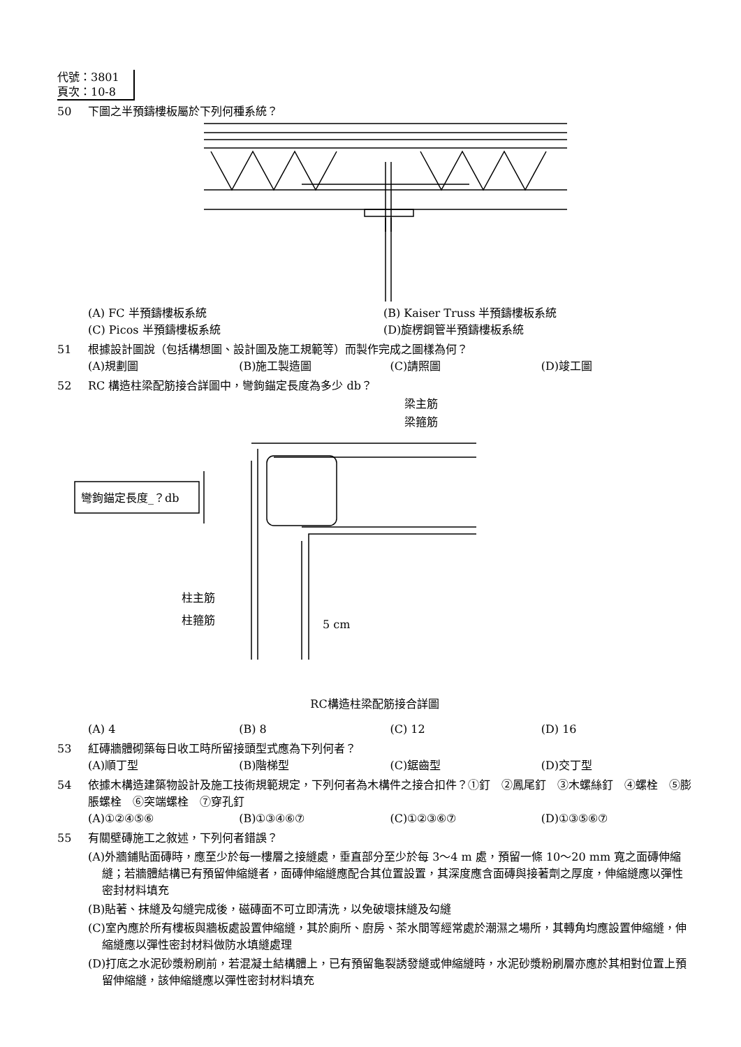代號：3801
頁次：10-8
50 下圖之半預鑄樓板屬於下列何種系統？
(A) FC 半預鑄樓板系統 (B) Kaiser Truss 半預鑄樓板系統
(C) Picos 半預鑄樓板系統 (D)旋楞鋼管半預鑄樓板系統
51 根據設計圖說（包括構想圖、設計圖及施工規範等）而製作完成之圖樣為何？
(A)規劃圖 (B)施工製造圖 (C)請照圖 (D)竣工圖
52 RC 構造柱梁配筋接合詳圖中，彎鉤錨定長度為多少 db？
梁主筋
梁箍筋
彎鉤錨定長度_？db
柱主筋
柱箍筋
5 cm
RC構造柱梁配筋接合詳圖
(A) 4 (B) 8 (C) 12 (D) 16
53 紅磚牆體砌築每日收工時所留接頭型式應為下列何者？
(A)順丁型 (B)階梯型 (C)鋸齒型 (D)交丁型
54 依據木構造建築物設計及施工技術規範規定，下列何者為木構件之接合扣件？①釘　②鳳尾釘　③木螺絲釘　④螺栓　⑤膨脹螺栓　⑥突端螺栓　⑦穿孔釘
(A)①②④⑤⑥ (B)①③④⑥⑦ (C)①②③⑥⑦ (D)①③⑤⑥⑦
55 有關壁磚施工之敘述，下列何者錯誤？
(A)外牆鋪貼面磚時，應至少於每一樓層之接縫處，垂直部分至少於每 3～4 m 處，預留一條 10～20 mm 寬之面磚伸縮縫；若牆體結構已有預留伸縮縫者，面磚伸縮縫應配合其位置設置，其深度應含面磚與接著劑之厚度，伸縮縫應以彈性密封材料填充
(B)貼著、抹縫及勾縫完成後，磁磚面不可立即清洗，以免破壞抹縫及勾縫
(C)室內應於所有樓板與牆板處設置伸縮縫，其於廁所、廚房、茶水間等經常處於潮濕之場所，其轉角均應設置伸縮縫，伸縮縫應以彈性密封材料做防水填縫處理
(D)打底之水泥砂漿粉刷前，若混凝土結構體上，已有預留龜裂誘發縫或伸縮縫時，水泥砂漿粉刷層亦應於其相對位置上預留伸縮縫，該伸縮縫應以彈性密封材料填充